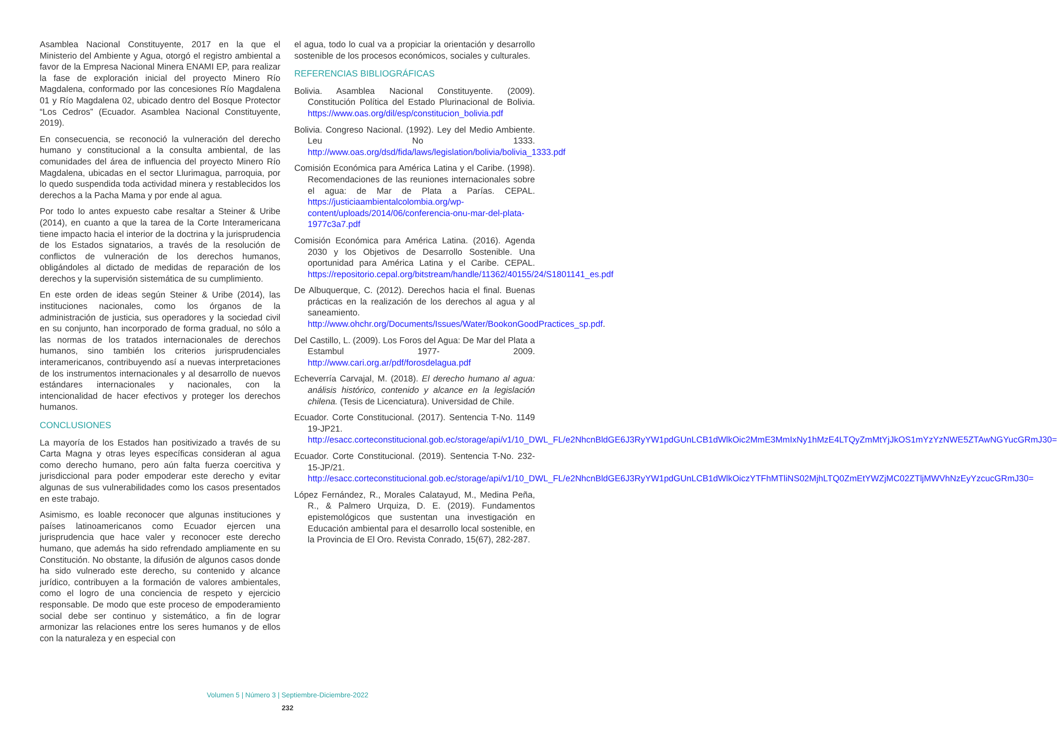Asamblea Nacional Constituyente, 2017 en la que el Ministerio del Ambiente y Agua, otorgó el registro ambiental a favor de la Empresa Nacional Minera ENAMI EP, para realizar la fase de exploración inicial del proyecto Minero Río Magdalena, conformado por las concesiones Río Magdalena 01 y Río Magdalena 02, ubicado dentro del Bosque Protector “Los Cedros” (Ecuador. Asamblea Nacional Constituyente, 2019).
En consecuencia, se reconoció la vulneración del derecho humano y constitucional a la consulta ambiental, de las comunidades del área de influencia del proyecto Minero Río Magdalena, ubicadas en el sector Llurimagua, parroquia, por lo quedo suspendida toda actividad minera y restablecidos los derechos a la Pacha Mama y por ende al agua.
Por todo lo antes expuesto cabe resaltar a Steiner & Uribe (2014), en cuanto a que la tarea de la Corte Interamericana tiene impacto hacia el interior de la doctrina y la jurisprudencia de los Estados signatarios, a través de la resolución de conflictos de vulneración de los derechos humanos, obligándoles al dictado de medidas de reparación de los derechos y la supervisión sistemática de su cumplimiento.
En este orden de ideas según Steiner & Uribe (2014), las instituciones nacionales, como los órganos de la administración de justicia, sus operadores y la sociedad civil en su conjunto, han incorporado de forma gradual, no sólo a las normas de los tratados internacionales de derechos humanos, sino también los criterios jurisprudenciales interamericanos, contribuyendo así a nuevas interpretaciones de los instrumentos internacionales y al desarrollo de nuevos estándares internacionales y nacionales, con la intencionalidad de hacer efectivos y proteger los derechos humanos.
CONCLUSIONES
La mayoría de los Estados han positivizado a través de su Carta Magna y otras leyes específicas consideran al agua como derecho humano, pero aún falta fuerza coercitiva y jurisdiccional para poder empoderar este derecho y evitar algunas de sus vulnerabilidades como los casos presentados en este trabajo.
Asimismo, es loable reconocer que algunas instituciones y países latinoamericanos como Ecuador ejercen una jurisprudencia que hace valer y reconocer este derecho humano, que además ha sido refrendado ampliamente en su Constitución. No obstante, la difusión de algunos casos donde ha sido vulnerado este derecho, su contenido y alcance jurídico, contribuyen a la formación de valores ambientales, como el logro de una conciencia de respeto y ejercicio responsable. De modo que este proceso de empoderamiento social debe ser continuo y sistemático, a fin de lograr armonizar las relaciones entre los seres humanos y de ellos con la naturaleza y en especial con
el agua, todo lo cual va a propiciar la orientación y desarrollo sostenible de los procesos económicos, sociales y culturales.
REFERENCIAS BIBLIOGRÁFICAS
Bolivia. Asamblea Nacional Constituyente. (2009). Constitución Política del Estado Plurinacional de Bolivia. https://www.oas.org/dil/esp/constitucion_bolivia.pdf
Bolivia. Congreso Nacional. (1992). Ley del Medio Ambiente. Leu No 1333. http://www.oas.org/dsd/fida/laws/legislation/bolivia/bolivia_1333.pdf
Comisión Económica para América Latina y el Caribe. (1998). Recomendaciones de las reuniones internacionales sobre el agua: de Mar de Plata a Parías. CEPAL. https://justiciaambientalcolombia.org/wp-content/uploads/2014/06/conferencia-onu-mar-del-plata-1977c3a7.pdf
Comisión Económica para América Latina. (2016). Agenda 2030 y los Objetivos de Desarrollo Sostenible. Una oportunidad para América Latina y el Caribe. CEPAL. https://repositorio.cepal.org/bitstream/handle/11362/40155/24/S1801141_es.pdf
De Albuquerque, C. (2012). Derechos hacia el final. Buenas prácticas en la realización de los derechos al agua y al saneamiento. http://www.ohchr.org/Documents/Issues/Water/BookonGoodPractices_sp.pdf.
Del Castillo, L. (2009). Los Foros del Agua: De Mar del Plata a Estambul 1977- 2009. http://www.cari.org.ar/pdf/forosdelagua.pdf
Echeverría Carvajal, M. (2018). El derecho humano al agua: análisis histórico, contenido y alcance en la legislación chilena. (Tesis de Licenciatura). Universidad de Chile.
Ecuador. Corte Constitucional. (2017). Sentencia T-No. 1149 19-JP21. http://esacc.corteconstitucional.gob.ec/storage/api/v1/10_DWL_FL/e2NhcnBldGE6J3RyYW1pdGUnLCB1dWlkOic2MmE3MmIxNy1hMzE4LTQyZmMtYjJkOS1mYzYzNWE5ZTAwNGYucGRmJ30=
Ecuador. Corte Constitucional. (2019). Sentencia T-No. 232-15-JP/21. http://esacc.corteconstitucional.gob.ec/storage/api/v1/10_DWL_FL/e2NhcnBldGE6J3RyYW1pdGUnLCB1dWlkOiczYTFhMTliNS02MjhLTQ0ZmEtYWZjMC02ZTljMWVhNzEyYzcucGRmJ30=
López Fernández, R., Morales Calatayud, M., Medina Peña, R., & Palmero Urquiza, D. E. (2019). Fundamentos epistemológicos que sustentan una investigación en Educación ambiental para el desarrollo local sostenible, en la Provincia de El Oro. Revista Conrado, 15(67), 282-287.
Volumen 5 | Número 3 | Septiembre-Diciembre-2022
232